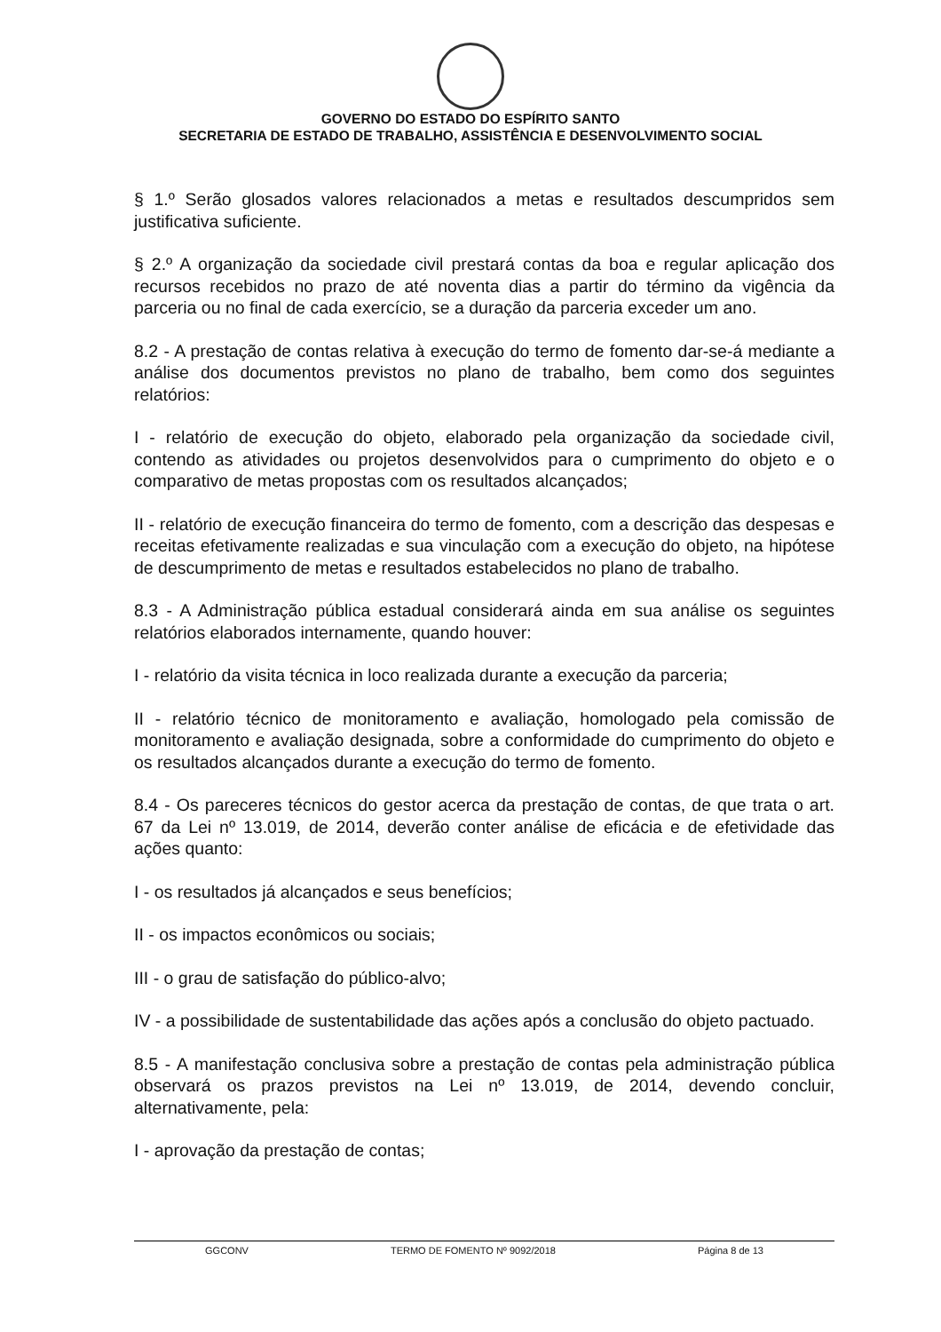GOVERNO DO ESTADO DO ESPÍRITO SANTO
SECRETARIA DE ESTADO DE TRABALHO, ASSISTÊNCIA E DESENVOLVIMENTO SOCIAL
§ 1.º Serão glosados valores relacionados a metas e resultados descumpridos sem justificativa suficiente.
§ 2.º A organização da sociedade civil prestará contas da boa e regular aplicação dos recursos recebidos no prazo de até noventa dias a partir do término da vigência da parceria ou no final de cada exercício, se a duração da parceria exceder um ano.
8.2 - A prestação de contas relativa à execução do termo de fomento dar-se-á mediante a análise dos documentos previstos no plano de trabalho, bem como dos seguintes relatórios:
I - relatório de execução do objeto, elaborado pela organização da sociedade civil, contendo as atividades ou projetos desenvolvidos para o cumprimento do objeto e o comparativo de metas propostas com os resultados alcançados;
II - relatório de execução financeira do termo de fomento, com a descrição das despesas e receitas efetivamente realizadas e sua vinculação com a execução do objeto, na hipótese de descumprimento de metas e resultados estabelecidos no plano de trabalho.
8.3 - A Administração pública estadual considerará ainda em sua análise os seguintes relatórios elaborados internamente, quando houver:
I - relatório da visita técnica in loco realizada durante a execução da parceria;
II - relatório técnico de monitoramento e avaliação, homologado pela comissão de monitoramento e avaliação designada, sobre a conformidade do cumprimento do objeto e os resultados alcançados durante a execução do termo de fomento.
8.4 - Os pareceres técnicos do gestor acerca da prestação de contas, de que trata o art. 67 da Lei nº 13.019, de 2014, deverão conter análise de eficácia e de efetividade das ações quanto:
I - os resultados já alcançados e seus benefícios;
II - os impactos econômicos ou sociais;
III - o grau de satisfação do público-alvo;
IV - a possibilidade de sustentabilidade das ações após a conclusão do objeto pactuado.
8.5 - A manifestação conclusiva sobre a prestação de contas pela administração pública observará os prazos previstos na Lei nº 13.019, de 2014, devendo concluir, alternativamente, pela:
I - aprovação da prestação de contas;
GGCONV TERMO DE FOMENTO Nº 9092/2018 Página 8 de 13